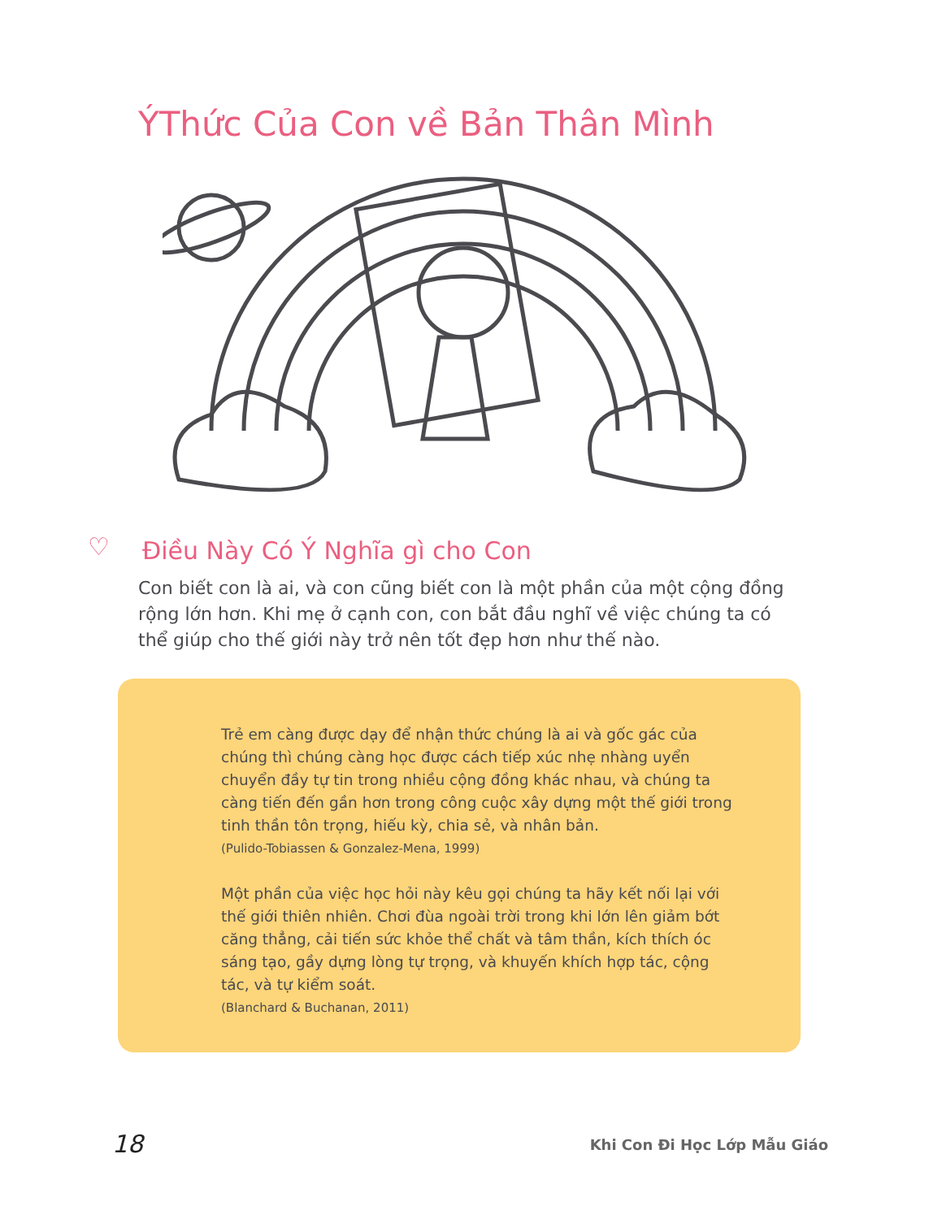ÝThức Của Con về Bản Thân Mình
♡ Điều Này Có Ý Nghĩa gì cho Con
Con biết con là ai, và con cũng biết con là một phần của một cộng đồng rộng lớn hơn. Khi mẹ ở cạnh con, con bắt đầu nghĩ về việc chúng ta có thể giúp cho thế giới này trở nên tốt đẹp hơn như thế nào.
Trẻ em càng được dạy để nhận thức chúng là ai và gốc gác của chúng thì chúng càng học được cách tiếp xúc nhẹ nhàng uyển chuyển đầy tự tin trong nhiều cộng đồng khác nhau, và chúng ta càng tiến đến gần hơn trong công cuộc xây dựng một thế giới trong tinh thần tôn trọng, hiếu kỳ, chia sẻ, và nhân bản.
(Pulido-Tobiassen & Gonzalez-Mena, 1999)
Một phần của việc học hỏi này kêu gọi chúng ta hãy kết nối lại với thế giới thiên nhiên. Chơi đùa ngoài trời trong khi lớn lên giảm bớt căng thẳng, cải tiến sức khỏe thể chất và tâm thần, kích thích óc sáng tạo, gầy dựng lòng tự trọng, và khuyến khích hợp tác, cộng tác, và tự kiểm soát.
(Blanchard & Buchanan, 2011)
18 Khi Con Đi Học Lớp Mẫu Giáo